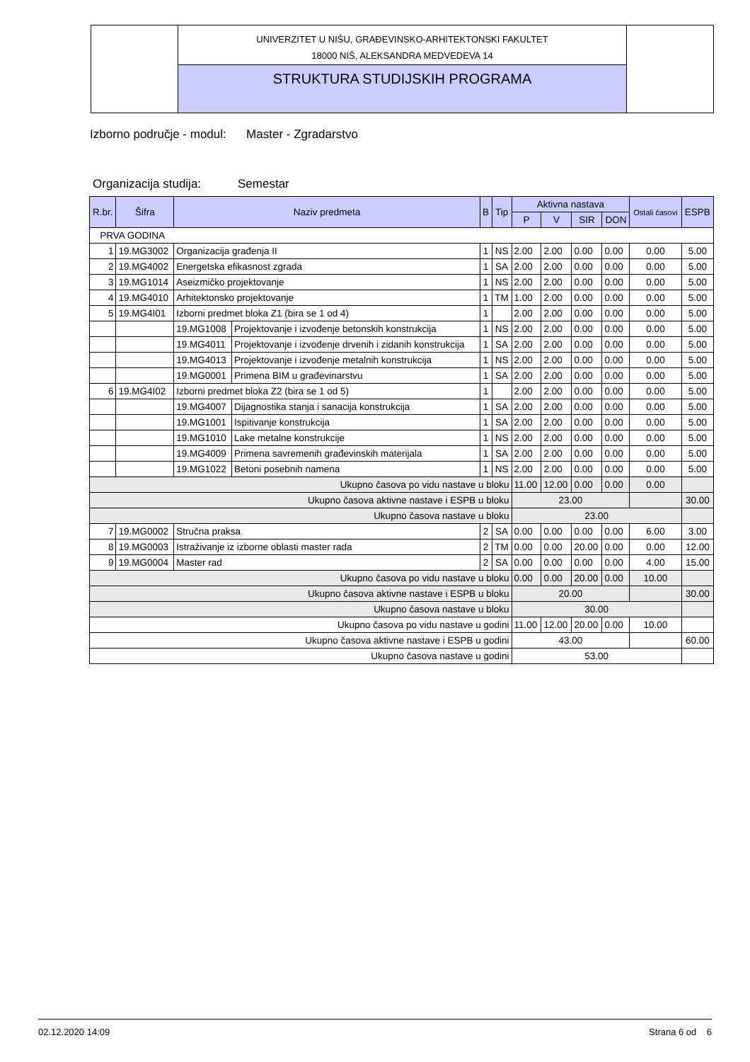UNIVERZITET U NIŠU, GRAĐEVINSKO-ARHITEKTONSKI FAKULTET
18000 NIŠ, ALEKSANDRA MEDVEDEVA 14
STRUKTURA STUDIJSKIH PROGRAMA
Izborno područje - modul: Master - Zgradarstvo
Organizacija studija: Semestar
| R.br. | Šifra | Naziv predmeta | | B | Tip | Aktivna nastava | | | | Ostali časovi | ESPB |
| --- | --- | --- | --- | --- | --- | --- | --- | --- | --- | --- | --- |
| | | | | | | P | V | SIR | DON | | |
| PRVA GODINA | | | | | | | | | | | |
| 1 | 19.MG3002 | Organizacija građenja II | | 1 | NS | 2.00 | 2.00 | 0.00 | 0.00 | 0.00 | 5.00 |
| 2 | 19.MG4002 | Energetska efikasnost zgrada | | 1 | SA | 2.00 | 2.00 | 0.00 | 0.00 | 0.00 | 5.00 |
| 3 | 19.MG1014 | Aseizmičko projektovanje | | 1 | NS | 2.00 | 2.00 | 0.00 | 0.00 | 0.00 | 5.00 |
| 4 | 19.MG4010 | Arhitektonsko projektovanje | | 1 | TM | 1.00 | 2.00 | 0.00 | 0.00 | 0.00 | 5.00 |
| 5 | 19.MG4I01 | Izborni predmet bloka Z1 (bira se 1 od 4) | | 1 | | 2.00 | 2.00 | 0.00 | 0.00 | 0.00 | 5.00 |
| | | 19.MG1008 | Projektovanje i izvođenje betonskih konstrukcija | 1 | NS | 2.00 | 2.00 | 0.00 | 0.00 | 0.00 | 5.00 |
| | | 19.MG4011 | Projektovanje i izvođenje drvenih i zidanih konstrukcija | 1 | SA | 2.00 | 2.00 | 0.00 | 0.00 | 0.00 | 5.00 |
| | | 19.MG4013 | Projektovanje i izvođenje metalnih konstrukcija | 1 | NS | 2.00 | 2.00 | 0.00 | 0.00 | 0.00 | 5.00 |
| | | 19.MG0001 | Primena BIM u građevinarstvu | 1 | SA | 2.00 | 2.00 | 0.00 | 0.00 | 0.00 | 5.00 |
| 6 | 19.MG4I02 | Izborni predmet bloka Z2 (bira se 1 od 5) | | 1 | | 2.00 | 2.00 | 0.00 | 0.00 | 0.00 | 5.00 |
| | | 19.MG4007 | Dijagnostika stanja i sanacija konstrukcija | 1 | SA | 2.00 | 2.00 | 0.00 | 0.00 | 0.00 | 5.00 |
| | | 19.MG1001 | Ispitivanje konstrukcija | 1 | SA | 2.00 | 2.00 | 0.00 | 0.00 | 0.00 | 5.00 |
| | | 19.MG1010 | Lake metalne konstrukcije | 1 | NS | 2.00 | 2.00 | 0.00 | 0.00 | 0.00 | 5.00 |
| | | 19.MG4009 | Primena savremenih građevinskih materijala | 1 | SA | 2.00 | 2.00 | 0.00 | 0.00 | 0.00 | 5.00 |
| | | 19.MG1022 | Betoni posebnih namena | 1 | NS | 2.00 | 2.00 | 0.00 | 0.00 | 0.00 | 5.00 |
| Ukupno časova po vidu nastave u bloku | | | | | | 11.00 | 12.00 | 0.00 | 0.00 | 0.00 | |
| Ukupno časova aktivne nastave i ESPB u bloku | | | | | | 23.00 | | | | | 30.00 |
| Ukupno časova nastave u bloku | | | | | | 23.00 | | | | | |
| 7 | 19.MG0002 | Stručna praksa | | 2 | SA | 0.00 | 0.00 | 0.00 | 0.00 | 6.00 | 3.00 |
| 8 | 19.MG0003 | Istraživanje iz izborne oblasti master rada | | 2 | TM | 0.00 | 0.00 | 20.00 | 0.00 | 0.00 | 12.00 |
| 9 | 19.MG0004 | Master rad | | 2 | SA | 0.00 | 0.00 | 0.00 | 0.00 | 4.00 | 15.00 |
| Ukupno časova po vidu nastave u bloku | | | | | | 0.00 | 0.00 | 20.00 | 0.00 | 10.00 | |
| Ukupno časova aktivne nastave i ESPB u bloku | | | | | | 20.00 | | | | | 30.00 |
| Ukupno časova nastave u bloku | | | | | | 30.00 | | | | | |
| Ukupno časova po vidu nastave u godini | | | | | | 11.00 | 12.00 | 20.00 | 0.00 | 10.00 | |
| Ukupno časova aktivne nastave i ESPB u godini | | | | | | 43.00 | | | | | 60.00 |
| Ukupno časova nastave u godini | | | | | | 53.00 | | | | | |
02.12.2020 14:09 Strana 6 od 6